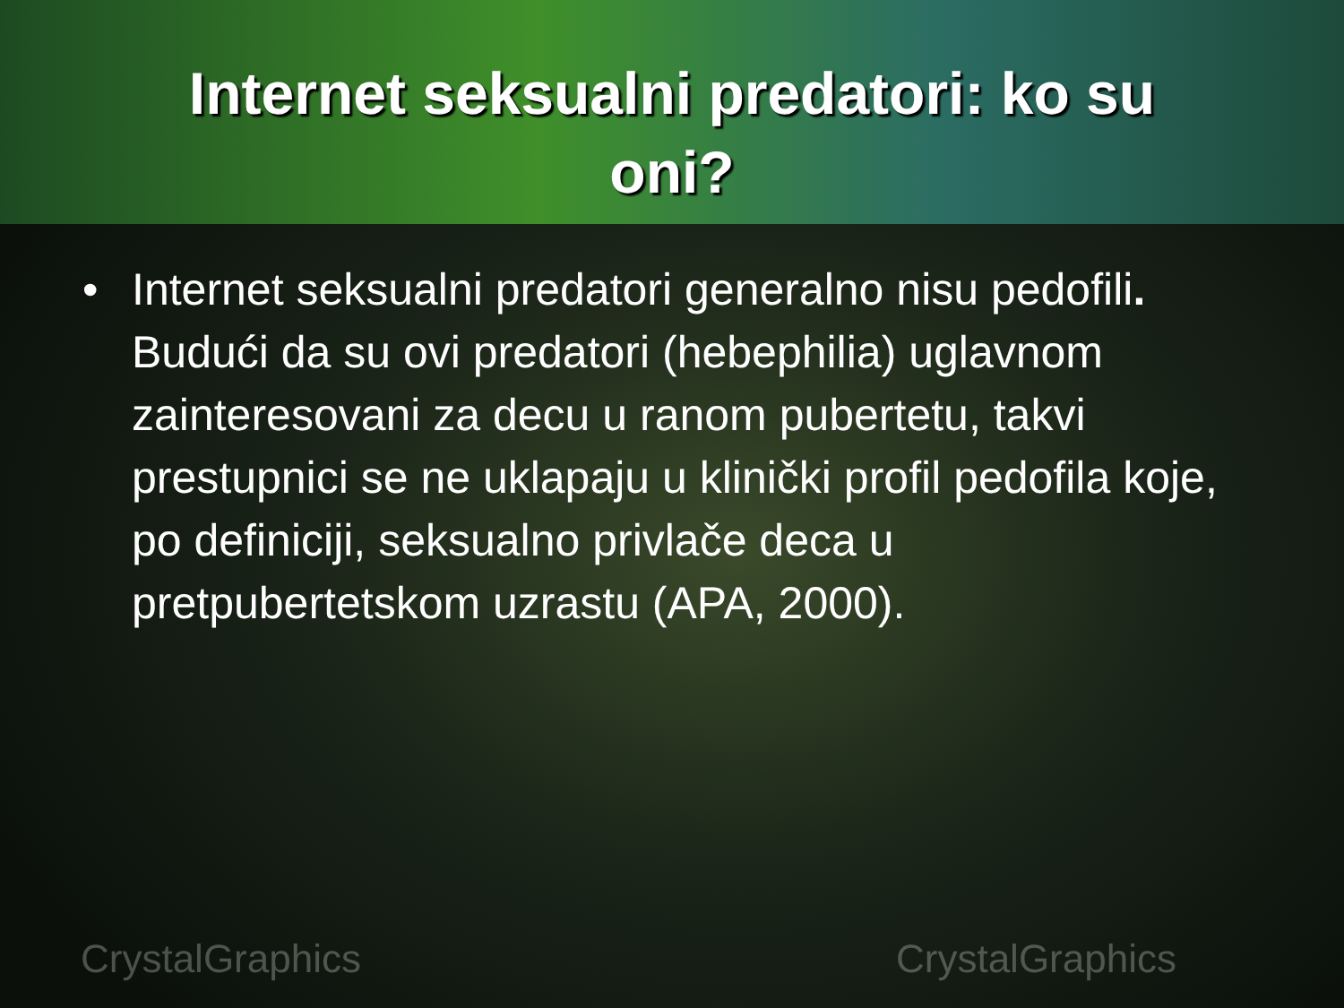Internet seksualni predatori: ko su
oni?
• Internet seksualni predatori generalno nisu pedofili. Budući da su ovi predatori (hebephilia) uglavnom zainteresovani za decu u ranom pubertetu, takvi prestupnici se ne uklapaju u klinički profil pedofila koje, po definiciji, seksualno privlače deca u pretpubertetskom uzrastu (APA, 2000).
CrystalGraphics CrystalGraphics